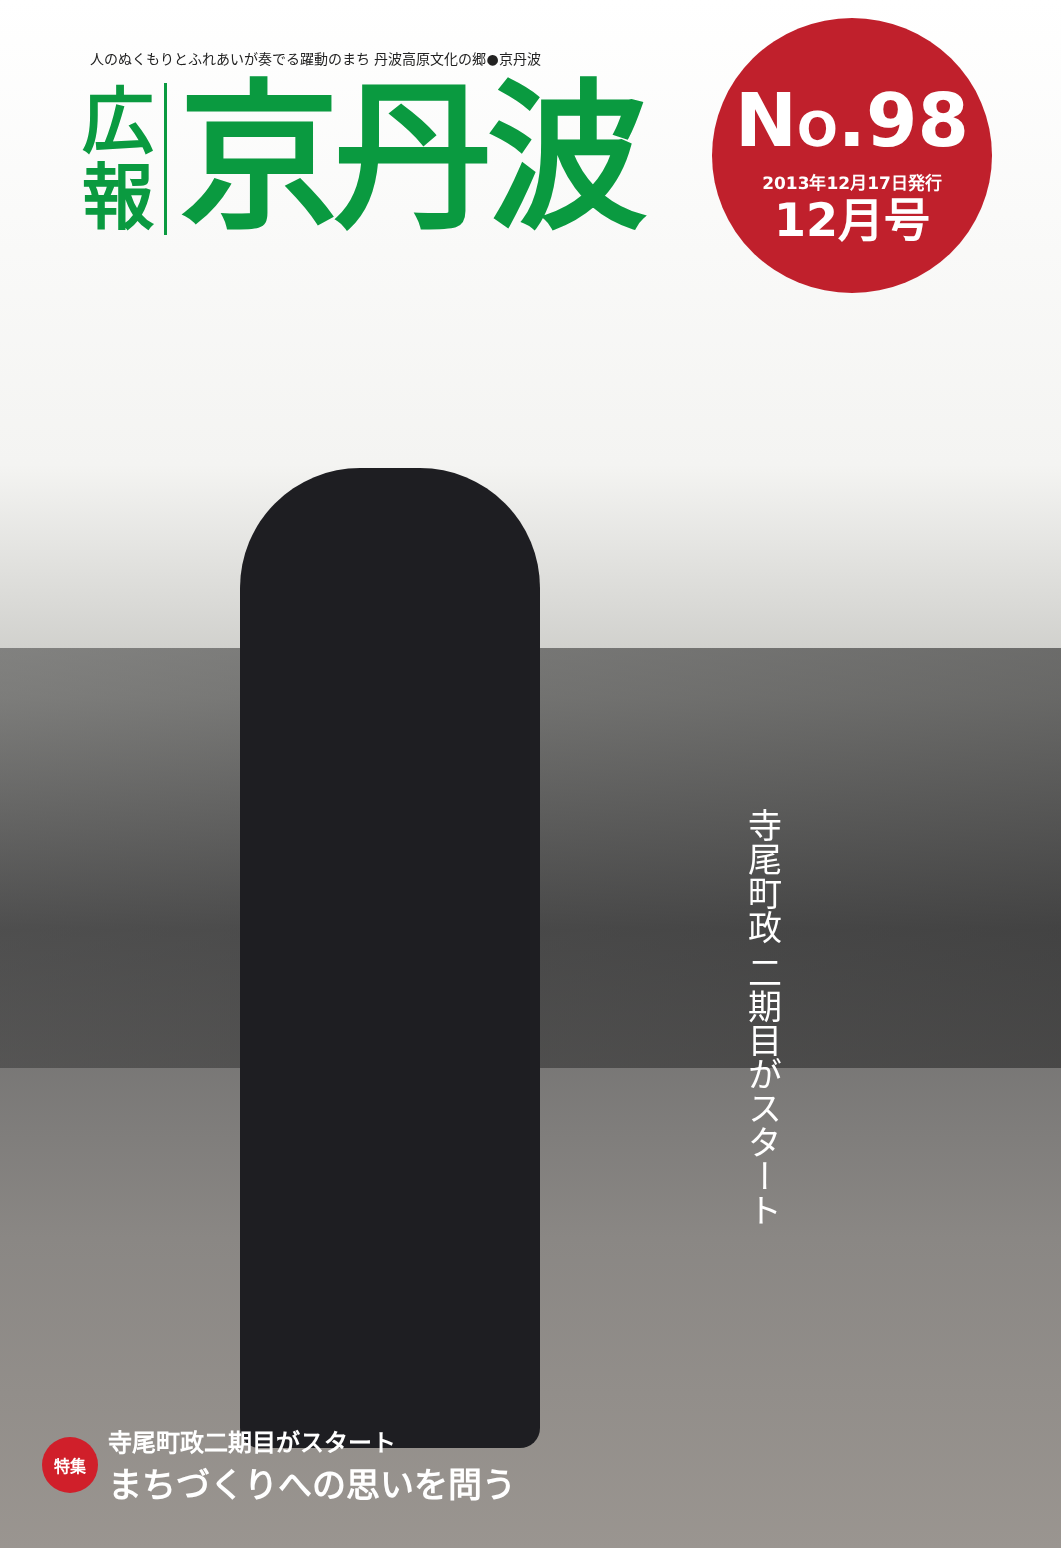人のぬくもりとふれあいが奏でる躍動のまち 丹波高原文化の郷●京丹波
広 報
京丹波
NO.98
2013年12月17日発行
12月号
寺尾町政 二期目がスタート
特集
寺尾町政二期目がスタート
まちづくりへの思いを問う